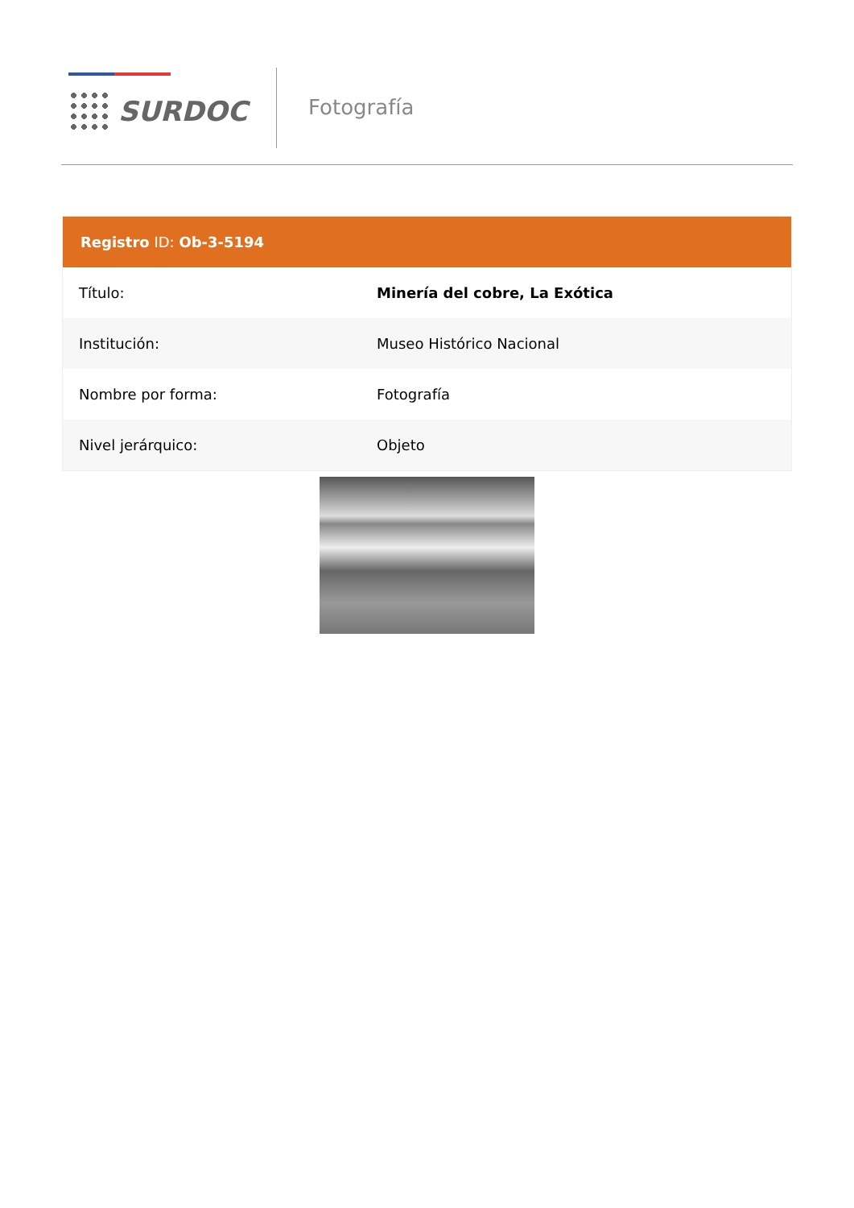SURDOC Fotografía
Registro ID: Ob-3-5194
| Título: | Minería del cobre, La Exótica |
| Institución: | Museo Histórico Nacional |
| Nombre por forma: | Fotografía |
| Nivel jerárquico: | Objeto |